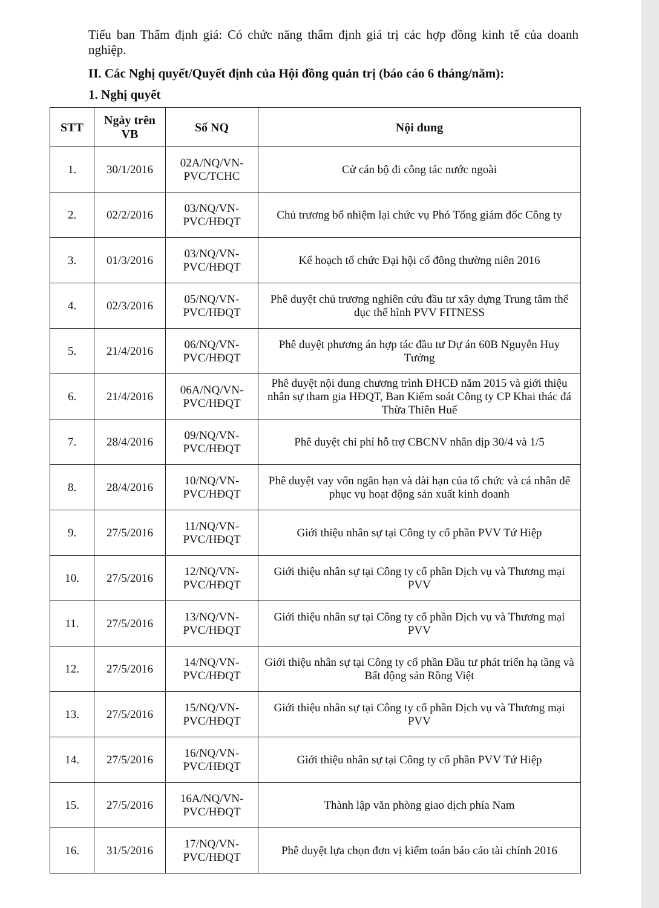Tiểu ban Thẩm định giá: Có chức năng thẩm định giá trị các hợp đồng kinh tế của doanh nghiệp.
II. Các Nghị quyết/Quyết định của Hội đồng quản trị (báo cáo 6 tháng/năm):
1. Nghị quyết
| STT | Ngày trên VB | Số NQ | Nội dung |
| --- | --- | --- | --- |
| 1. | 30/1/2016 | 02A/NQ/VN-PVC/TCHC | Cử cán bộ đi công tác nước ngoài |
| 2. | 02/2/2016 | 03/NQ/VN-PVC/HĐQT | Chủ trương bổ nhiệm lại chức vụ Phó Tổng giám đốc Công ty |
| 3. | 01/3/2016 | 03/NQ/VN-PVC/HĐQT | Kế hoạch tổ chức Đại hội cổ đông thường niên 2016 |
| 4. | 02/3/2016 | 05/NQ/VN-PVC/HĐQT | Phê duyệt chủ trương nghiên cứu đầu tư xây dựng Trung tâm thể dục thể hình PVV FITNESS |
| 5. | 21/4/2016 | 06/NQ/VN-PVC/HĐQT | Phê duyệt phương án hợp tác đầu tư Dự án 60B Nguyễn Huy Tưởng |
| 6. | 21/4/2016 | 06A/NQ/VN-PVC/HĐQT | Phê duyệt nội dung chương trình ĐHCĐ năm 2015 và giới thiệu nhân sự tham gia HĐQT, Ban Kiểm soát Công ty CP Khai thác đá Thừa Thiên Huế |
| 7. | 28/4/2016 | 09/NQ/VN-PVC/HĐQT | Phê duyệt chi phí hỗ trợ CBCNV nhân dịp 30/4 và 1/5 |
| 8. | 28/4/2016 | 10/NQ/VN-PVC/HĐQT | Phê duyệt vay vốn ngắn hạn và dài hạn của tổ chức và cá nhân để phục vụ hoạt động sản xuất kinh doanh |
| 9. | 27/5/2016 | 11/NQ/VN-PVC/HĐQT | Giới thiệu nhân sự tại Công ty cổ phần PVV Tứ Hiệp |
| 10. | 27/5/2016 | 12/NQ/VN-PVC/HĐQT | Giới thiệu nhân sự tại Công ty cổ phần Dịch vụ và Thương mại PVV |
| 11. | 27/5/2016 | 13/NQ/VN-PVC/HĐQT | Giới thiệu nhân sự tại Công ty cổ phần Dịch vụ và Thương mại PVV |
| 12. | 27/5/2016 | 14/NQ/VN-PVC/HĐQT | Giới thiệu nhân sự tại Công ty cổ phần Đầu tư phát triển hạ tầng và Bất động sản Rồng Việt |
| 13. | 27/5/2016 | 15/NQ/VN-PVC/HĐQT | Giới thiệu nhân sự tại Công ty cổ phần Dịch vụ và Thương mại PVV |
| 14. | 27/5/2016 | 16/NQ/VN-PVC/HĐQT | Giới thiệu nhân sự tại Công ty cổ phần PVV Tứ Hiệp |
| 15. | 27/5/2016 | 16A/NQ/VN-PVC/HĐQT | Thành lập văn phòng giao dịch phía Nam |
| 16. | 31/5/2016 | 17/NQ/VN-PVC/HĐQT | Phê duyệt lựa chọn đơn vị kiểm toán báo cáo tài chính 2016 |